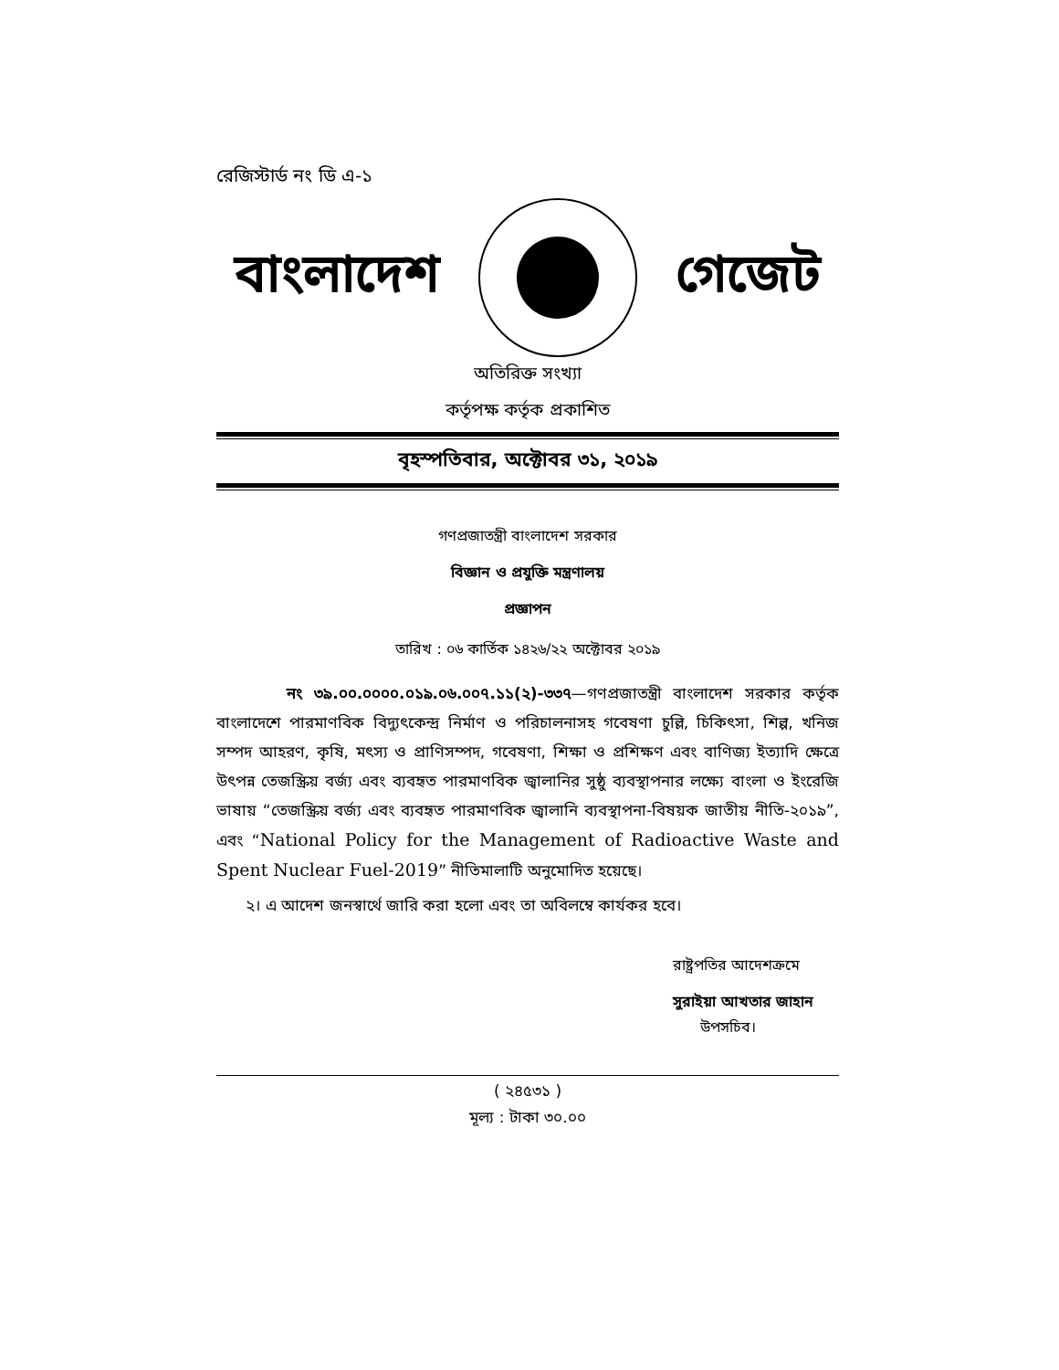রেজিস্টার্ড নং ডি এ-১
বাংলাদেশ গেজেট
অতিরিক্ত সংখ্যা
কর্তৃপক্ষ কর্তৃক প্রকাশিত
বৃহস্পতিবার, অক্টোবর ৩১, ২০১৯
গণপ্রজাতন্ত্রী বাংলাদেশ সরকার
বিজ্ঞান ও প্রযুক্তি মন্ত্রণালয়
প্রজ্ঞাপন
তারিখ : ০৬ কার্তিক ১৪২৬/২২ অক্টোবর ২০১৯
নং ৩৯.০০.০০০০.০১৯.০৬.০০৭.১১(২)-৩৩৭—গণপ্রজাতন্ত্রী বাংলাদেশ সরকার কর্তৃক বাংলাদেশে পারমাণবিক বিদ্যুৎকেন্দ্র নির্মাণ ও পরিচালনাসহ গবেষণা চুল্লি, চিকিৎসা, শিল্প, খনিজ সম্পদ আহরণ, কৃষি, মৎস্য ও প্রাণিসম্পদ, গবেষণা, শিক্ষা ও প্রশিক্ষণ এবং বাণিজ্য ইত্যাদি ক্ষেত্রে উৎপন্ন তেজস্ক্রিয় বর্জ্য এবং ব্যবহৃত পারমাণবিক জ্বালানির সুষ্ঠু ব্যবস্থাপনার লক্ষ্যে বাংলা ও ইংরেজি ভাষায় “তেজস্ক্রিয় বর্জ্য এবং ব্যবহৃত পারমাণবিক জ্বালানি ব্যবস্থাপনা-বিষয়ক জাতীয় নীতি-২০১৯”, এবং “National Policy for the Management of Radioactive Waste and Spent Nuclear Fuel-2019” নীতিমালাটি অনুমোদিত হয়েছে।
২। এ আদেশ জনস্বার্থে জারি করা হলো এবং তা অবিলম্বে কার্যকর হবে।
রাষ্ট্রপতির আদেশক্রমে
সুরাইয়া আখতার জাহান
উপসচিব।
( ২৪৫৩১ )
মূল্য : টাকা ৩০.০০